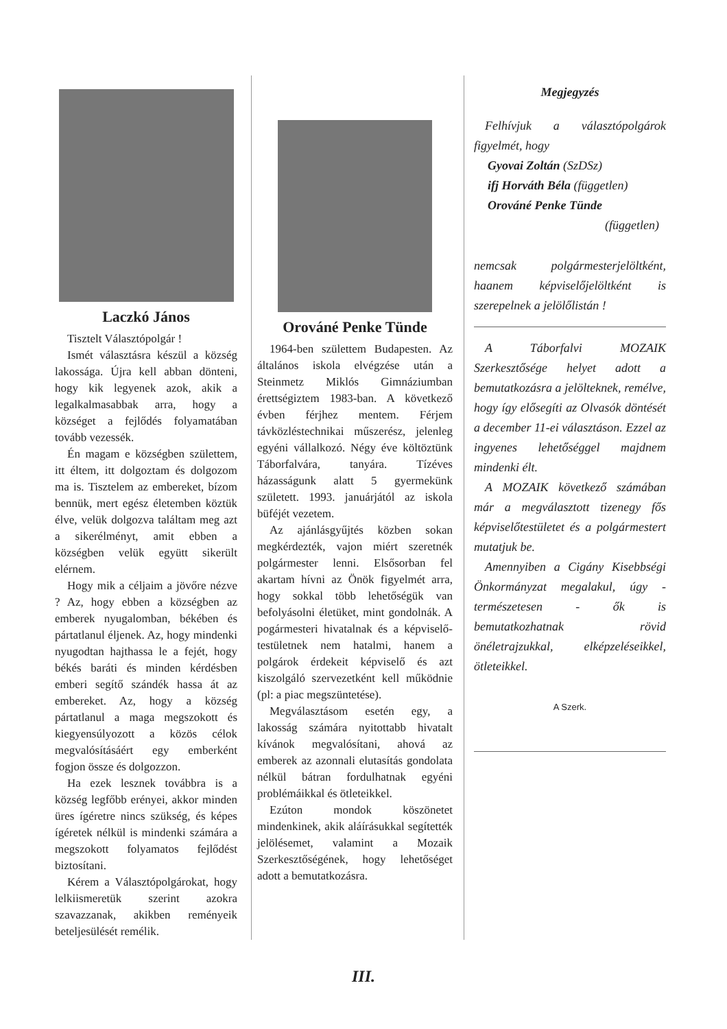Laczkó János
Tisztelt Választópolgár !
Ismét választásra készül a község lakossága. Újra kell abban dönteni, hogy kik legyenek azok, akik a legalkalmasabbak arra, hogy a községet a fejlődés folyamatában tovább vezessék.
Én magam e községben születtem, itt éltem, itt dolgoztam és dolgozom ma is. Tisztelem az embereket, bízom bennük, mert egész életemben köztük élve, velük dolgozva találtam meg azt a sikerélményt, amit ebben a községben velük együtt sikerült elérnem.
Hogy mik a céljaim a jövőre nézve ? Az, hogy ebben a községben az emberek nyugalomban, békében és pártatlanul éljenek. Az, hogy mindenki nyugodtan hajthassa le a fejét, hogy békés baráti és minden kérdésben emberi segítő szándék hassa át az embereket. Az, hogy a község pártatlanul a maga megszokott és kiegyensúlyozott a közös célok megvalósításáért egy emberként fogjon össze és dolgozzon.
Ha ezek lesznek továbbra is a község legfőbb erényei, akkor minden üres ígéretre nincs szükség, és képes ígéretek nélkül is mindenki számára a megszokott folyamatos fejlődést biztosítani.
Kérem a Választópolgárokat, hogy lelkiismeretük szerint azokra szavazzanak, akikben reményeik beteljesülését remélik.
Orováné Penke Tünde
1964-ben születtem Budapesten. Az általános iskola elvégzése után a Steinmetz Miklós Gimnáziumban érettségiztem 1983-ban. A következő évben férjhez mentem. Férjem távközléstechnikai műszerész, jelenleg egyéni vállalkozó. Négy éve költöztünk Táborfalvára, tanyára. Tízéves házasságunk alatt 5 gyermekünk született. 1993. januárjától az iskola büféjét vezetem.
Az ajánlásgyűjtés közben sokan megkérdezték, vajon miért szeretnék polgármester lenni. Elsősorban fel akartam hívni az Önök figyelmét arra, hogy sokkal több lehetőségük van befolyásolni életüket, mint gondolnák. A pogármesteri hivatalnak és a képviselő-testületnek nem hatalmi, hanem a polgárok érdekeit képviselő és azt kiszolgáló szervezetként kell működnie (pl: a piac megszüntetése).
Megválasztásom esetén egy, a lakosság számára nyitottabb hivatalt kívánok megvalósítani, ahová az emberek az azonnali elutasítás gondolata nélkül bátran fordulhatnak egyéni problémáikkal és ötleteikkel.
Ezúton mondok köszönetet mindenkinek, akik aláírásukkal segítették jelölésemet, valamint a Mozaik Szerkesztőségének, hogy lehetőséget adott a bemutatkozásra.
Megjegyzés
Felhívjuk a választópolgárok figyelmét, hogy
Gyovai Zoltán (SzDSz)
ifj Horváth Béla (független)
Orováné Penke Tünde
(független)
nemcsak polgármesterjelöltként, haanem képviselőjelöltként is szerepelnek a jelölőlistán !
A Táborfalvi MOZAIK Szerkesztősége helyet adott a bemutatkozásra a jelölteknek, remélve, hogy így elősegíti az Olvasók döntését a december 11-ei választáson. Ezzel az ingyenes lehetőséggel majdnem mindenki élt.
A MOZAIK következő számában már a megválasztott tizenegy fős képviselőtestületet és a polgármestert mutatjuk be.
Amennyiben a Cigány Kisebbségi Önkormányzat megalakul, úgy - természetesen - ők is bemutatkozhatnak rövid önéletrajzukkal, elképzeléseikkel, ötleteikkel.
A Szerk.
III.